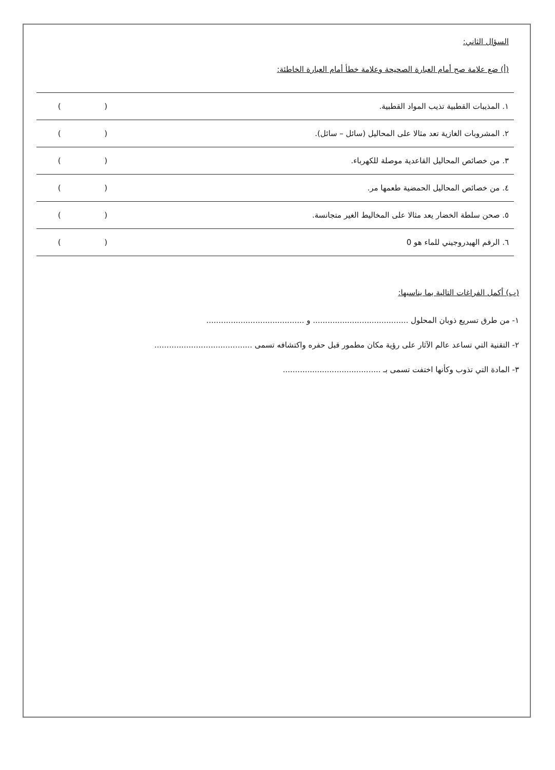السؤال الثاني:
(أ) ضع علامة صح أمام العبارة الصحيحة وعلامة خطأ أمام العبارة الخاطئة:
| ١. المذيبات القطبية تذيب المواد القطبية. | ( ) |
| ٢. المشروبات الغازية تعد مثالا على المحاليل (سائل – سائل). | ( ) |
| ٣. من خصائص المحاليل القاعدية موصلة للكهرباء. | ( ) |
| ٤. من خصائص المحاليل الحمضية طعمها مر. | ( ) |
| ٥. صحن سلطة الخضار يعد مثالا على المخاليط الغير متجانسة. | ( ) |
| ٦. الرقم الهيدروجيني للماء هو 0 | ( ) |
(ب) أكمل الفراغات التالية بما يناسبها:
١- من طرق تسريع ذوبان المحلول ....................................... و ........................................
٢- التقنية التي تساعد عالم الآثار على رؤية مكان مطمور قبل حفره واكتشافه تسمى ........................................
٣- المادة التي تذوب وكأنها اختفت تسمى بـ ........................................